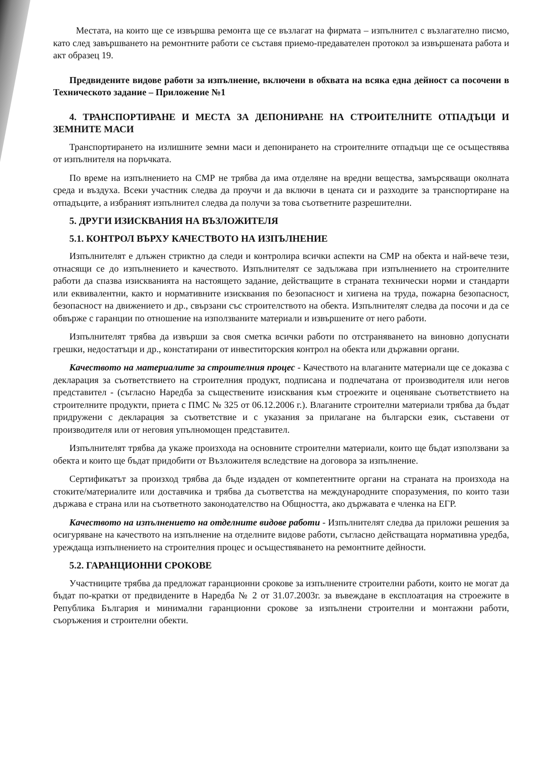Местата, на които ще се извършва ремонта ще се възлагат на фирмата – изпълнител с възлагателно писмо, като след завършването на ремонтните работи се съставя приемо-предавателен протокол за извършената работа и акт образец 19.
Предвидените видове работи за изпълнение, включени в обхвата на всяка една дейност са посочени в Техническото задание – Приложение №1
4. ТРАНСПОРТИРАНЕ И МЕСТА ЗА ДЕПОНИРАНЕ НА СТРОИТЕЛНИТЕ ОТПАДЪЦИ И ЗЕМНИТЕ МАСИ
Транспортирането на излишните земни маси и депонирането на строителните отпадъци ще се осъществява от изпълнителя на поръчката.
По време на изпълнението на СМР не трябва да има отделяне на вредни вещества, замърсяващи околната среда и въздуха. Всеки участник следва да проучи и да включи в цената си и разходите за транспортиране на отпадъците, а избраният изпълнител следва да получи за това съответните разрешителни.
5. ДРУГИ ИЗИСКВАНИЯ НА ВЪЗЛОЖИТЕЛЯ
5.1. КОНТРОЛ ВЪРХУ КАЧЕСТВОТО НА ИЗПЪЛНЕНИЕ
Изпълнителят е длъжен стриктно да следи и контролира всички аспекти на СМР на обекта и най-вече тези, отнасящи се до изпълнението и качеството. Изпълнителят се задължава при изпълнението на строителните работи да спазва изискванията на настоящето задание, действащите в страната технически норми и стандарти или еквивалентни, както и нормативните изисквания по безопасност и хигиена на труда, пожарна безопасност, безопасност на движението и др., свързани със строителството на обекта. Изпълнителят следва да посочи и да се обвърже с гаранции по отношение на използваните материали и извършените от него работи.
Изпълнителят трябва да извърши за своя сметка всички работи по отстраняването на виновно допуснати грешки, недостатъци и др., констатирани от инвеститорския контрол на обекта или държавни органи.
Качеството на материалите за строителния процес - Качеството на влаганите материали ще се доказва с декларация за съответствието на строителния продукт, подписана и подпечатана от производителя или негов представител - (съгласно Наредба за съществените изисквания към строежите и оценяване съответствието на строителните продукти, приета с ПМС № 325 от 06.12.2006 г.). Влаганите строителни материали трябва да бъдат придружени с декларация за съответствие и с указания за прилагане на български език, съставени от производителя или от неговия упълномощен представител.
Изпълнителят трябва да укаже произхода на основните строителни материали, които ще бъдат използвани за обекта и които ще бъдат придобити от Възложителя вследствие на договора за изпълнение.
Сертификатът за произход трябва да бъде издаден от компетентните органи на страната на произхода на стоките/материалите или доставчика и трябва да съответства на международните споразумения, по които тази държава е страна или на съответното законодателство на Общността, ако държавата е членка на ЕГР.
Качеството на изпълнението на отделните видове работи - Изпълнителят следва да приложи решения за осигуряване на качеството на изпълнение на отделните видове работи, съгласно действащата нормативна уредба, уреждаща изпълнението на строителния процес и осъществяването на ремонтните дейности.
5.2. ГАРАНЦИОННИ СРОКОВЕ
Участниците трябва да предложат гаранционни срокове за изпълнените строителни работи, които не могат да бъдат по-кратки от предвидените в Наредба № 2 от 31.07.2003г. за въвеждане в експлоатация на строежите в Република България и минимални гаранционни срокове за изпълнени строителни и монтажни работи, съоръжения и строителни обекти.